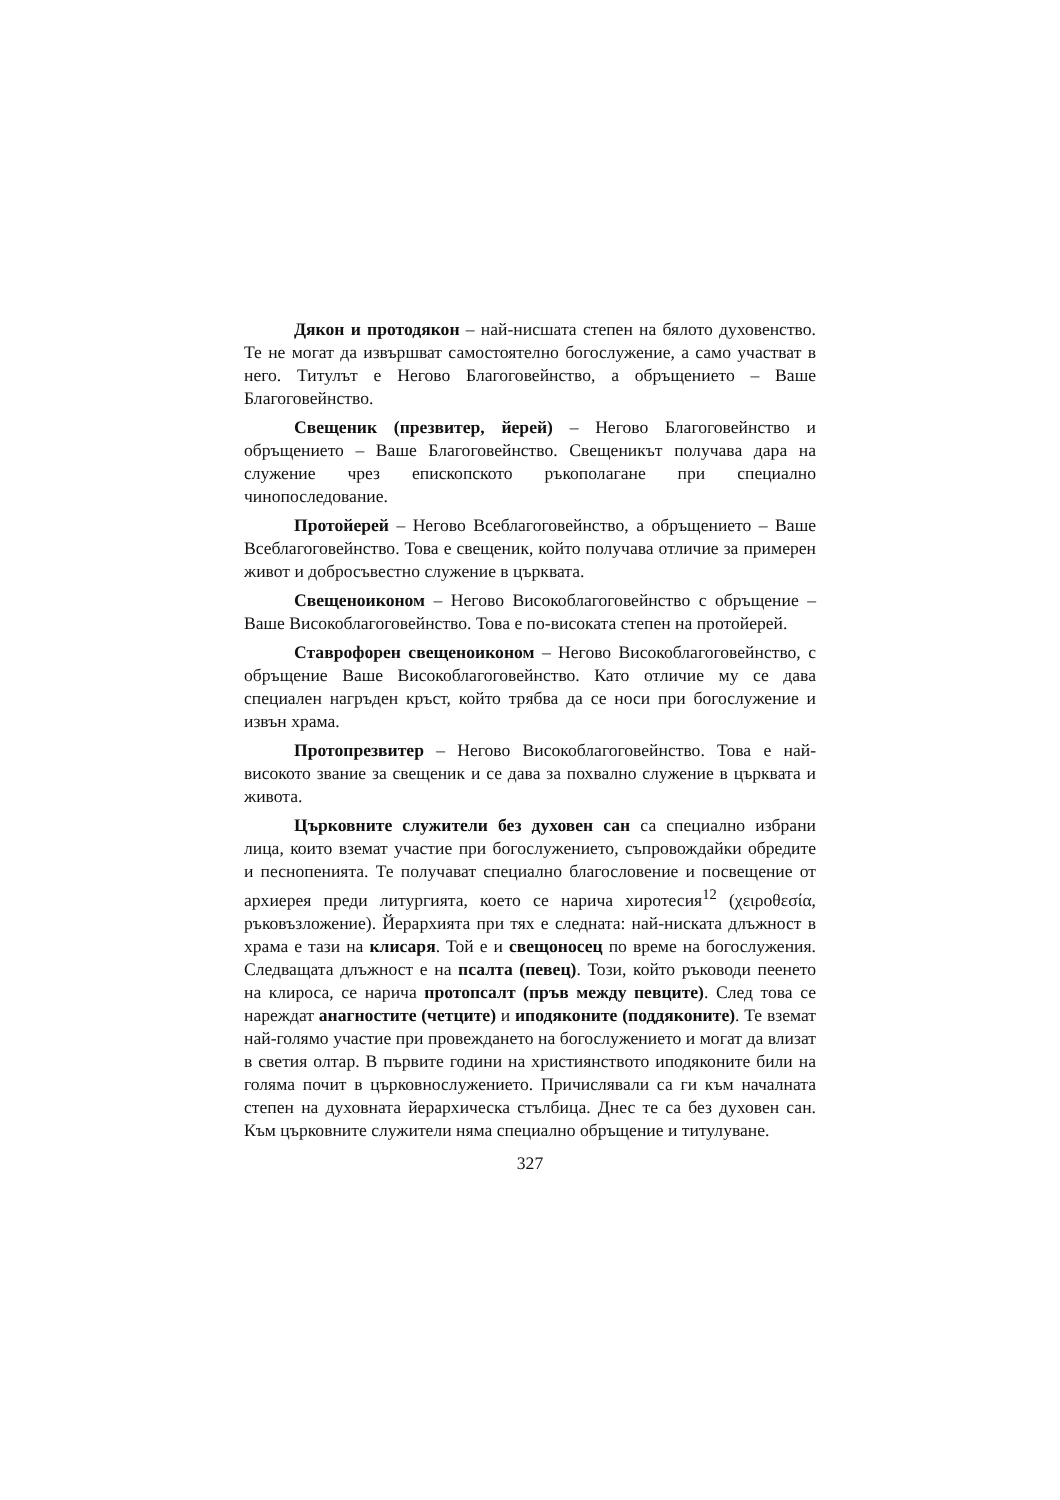Дякон и протодякон – най-нисшата степен на бялото духовенство. Те не могат да извършват самостоятелно богослужение, а само участват в него. Титулът е Негово Благоговейнство, а обръщението – Ваше Благоговейнство.
Свещеник (презвитер, йерей) – Негово Благоговейнство и обръщението – Ваше Благоговейнство. Свещеникът получава дара на служение чрез епископското ръкополагане при специално чинопоследование.
Протойерей – Негово Всеблагоговейнство, а обръщението – Ваше Всеблагоговейнство. Това е свещеник, който получава отличие за примерен живот и добросъвестно служение в църквата.
Свещеноиконом – Негово Високоблагоговейнство с обръщение – Ваше Високоблагоговейнство. Това е по-високата степен на протойерей.
Ставрофорен свещеноиконом – Негово Високоблагоговейнство, с обръщение Ваше Високоблагоговейнство. Като отличие му се дава специален нагръден кръст, който трябва да се носи при богослужение и извън храма.
Протопрезвитер – Негово Високоблагоговейнство. Това е най-високото звание за свещеник и се дава за похвално служение в църквата и живота.
Църковните служители без духовен сан са специално избрани лица, които вземат участие при богослужението, съпровождайки обредите и песнопенията. Те получават специално благословение и посвещение от архиерея преди литургията, което се нарича хиротесия<sup>12</sup> (χειροθεσία, ръковъзложение). Йерархията при тях е следната: най-ниската длъжност в храма е тази на клисаря. Той е и свещоносец по време на богослужения. Следващата длъжност е на псалта (певец). Този, който ръководи пеенето на клироса, се нарича протопсалт (пръв между певците). След това се нареждат анагностите (четците) и иподяконите (поддяконите). Те вземат най-голямо участие при провеждането на богослужението и могат да влизат в светия олтар. В първите години на християнството иподяконите били на голяма почит в църковнослужението. Причислявали са ги към началната степен на духовната йерархическа стълбица. Днес те са без духовен сан. Към църковните служители няма специално обръщение и титулуване.
327